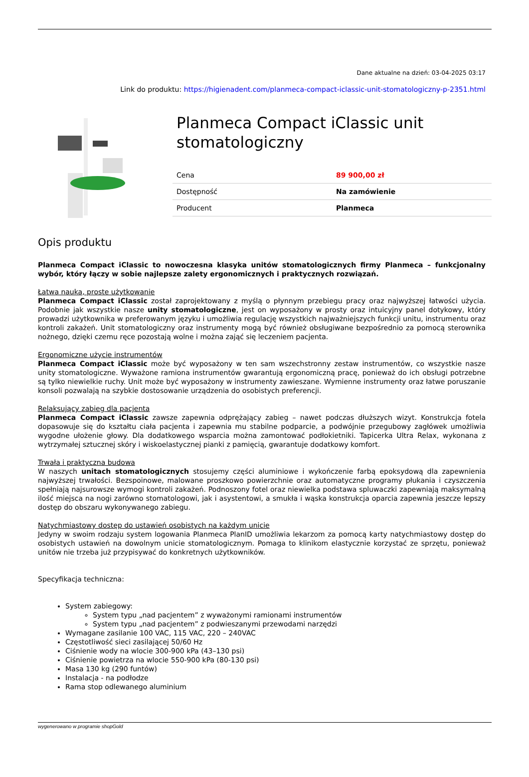Dane aktualne na dzień: 03-04-2025 03:17
Link do produktu: https://higienadent.com/planmeca-compact-iclassic-unit-stomatologiczny-p-2351.html
Planmeca Compact iClassic unit stomatologiczny
| Cena | 89 900,00 zł |
| Dostępność | Na zamówienie |
| Producent | Planmeca |
Opis produktu
Planmeca Compact iClassic to nowoczesna klasyka unitów stomatologicznych firmy Planmeca – funkcjonalny wybór, który łączy w sobie najlepsze zalety ergonomicznych i praktycznych rozwiązań.
Łatwa nauka, proste użytkowanie
Planmeca Compact iClassic został zaprojektowany z myślą o płynnym przebiegu pracy oraz najwyższej łatwości użycia. Podobnie jak wszystkie nasze unity stomatologiczne, jest on wyposażony w prosty oraz intuicyjny panel dotykowy, który prowadzi użytkownika w preferowanym języku i umożliwia regulację wszystkich najważniejszych funkcji unitu, instrumentu oraz kontroli zakażeń. Unit stomatologiczny oraz instrumenty mogą być również obsługiwane bezpośrednio za pomocą sterownika nożnego, dzięki czemu ręce pozostają wolne i można zająć się leczeniem pacjenta.
Ergonomiczne użycie instrumentów
Planmeca Compact iClassic może być wyposażony w ten sam wszechstronny zestaw instrumentów, co wszystkie nasze unity stomatologiczne. Wyważone ramiona instrumentów gwarantują ergonomiczną pracę, ponieważ do ich obsługi potrzebne są tylko niewielkie ruchy. Unit może być wyposażony w instrumenty zawieszane. Wymienne instrumenty oraz łatwe poruszanie konsoli pozwalają na szybkie dostosowanie urządzenia do osobistych preferencji.
Relaksujący zabieg dla pacjenta
Planmeca Compact iClassic zawsze zapewnia odprężający zabieg – nawet podczas dłuższych wizyt. Konstrukcja fotela dopasowuje się do kształtu ciała pacjenta i zapewnia mu stabilne podparcie, a podwójnie przegubowy zagłówek umożliwia wygodne ułożenie głowy. Dla dodatkowego wsparcia można zamontować podłokietniki. Tapicerka Ultra Relax, wykonana z wytrzymałej sztucznej skóry i wiskoelastycznej pianki z pamięcią, gwarantuje dodatkowy komfort.
Trwała i praktyczna budowa
W naszych unitach stomatologicznych stosujemy części aluminiowe i wykończenie farbą epoksydową dla zapewnienia najwyższej trwałości. Bezspoinowe, malowane proszkowo powierzchnie oraz automatyczne programy płukania i czyszczenia spełniają najsurowsze wymogi kontroli zakażeń. Podnoszony fotel oraz niewielka podstawa spluwaczki zapewniają maksymalną ilość miejsca na nogi zarówno stomatologowi, jak i asystentowi, a smukła i wąska konstrukcja oparcia zapewnia jeszcze lepszy dostęp do obszaru wykonywanego zabiegu.
Natychmiastowy dostęp do ustawień osobistych na każdym unicie
Jedyny w swoim rodzaju system logowania Planmeca PlanID umożliwia lekarzom za pomocą karty natychmiastowy dostęp do osobistych ustawień na dowolnym unicie stomatologicznym. Pomaga to klinikom elastycznie korzystać ze sprzętu, ponieważ unitów nie trzeba już przypisywać do konkretnych użytkowników.
Specyfikacja techniczna:
System zabiegowy:
System typu „nad pacjentem” z wyważonymi ramionami instrumentów
System typu „nad pacjentem” z podwieszanymi przewodami narzędzi
Wymagane zasilanie 100 VAC, 115 VAC, 220 – 240VAC
Częstotliwość sieci zasilającej 50/60 Hz
Ciśnienie wody na wlocie 300-900 kPa (43–130 psi)
Ciśnienie powietrza na wlocie 550-900 kPa (80-130 psi)
Masa 130 kg (290 funtów)
Instalacja - na podłodze
Rama stop odlewanego aluminium
wygenerowano w programie shopGold